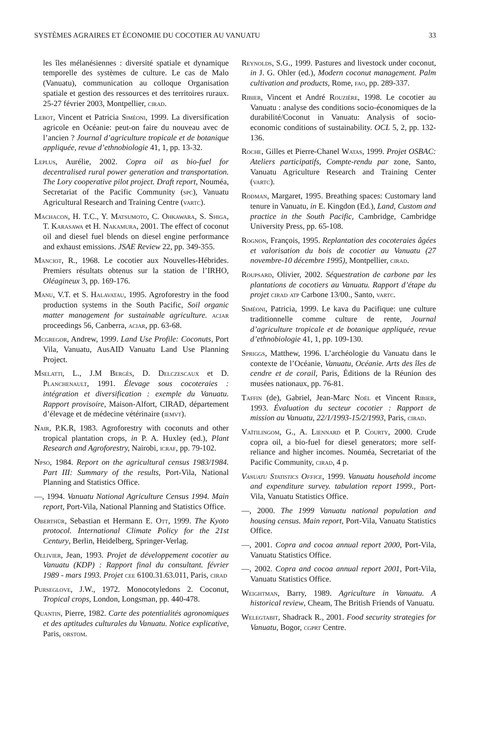SYSTÈMES AGRAIRES ET ÉCONOMIE DU COCOTIER AU VANUATU 33
les îles mélanésiennes : diversité spatiale et dynamique temporelle des systèmes de culture. Le cas de Malo (Vanuatu), communication au colloque Organisation spatiale et gestion des ressources et des territoires ruraux. 25-27 février 2003, Montpellier, cirad.
Lebot, Vincent et Patricia Siméoni, 1999. La diversification agricole en Océanie: peut-on faire du nouveau avec de l’ancien ? Journal d’agriculture tropicale et de botanique appliquée, revue d’ethnobiologie 41, 1, pp. 13-32.
Leplus, Aurélie, 2002. Copra oil as bio-fuel for decentralised rural power generation and transportation. The Lory cooperative pilot project. Draft report, Nouméa, Secretariat of the Pacific Community (spc), Vanuatu Agricultural Research and Training Centre (vartc).
Machacon, H. T.C., Y. Matsumoto, C. Ohkawara, S. Shiga, T. Karasawa et H. Nakamura, 2001. The effect of coconut oil and diesel fuel blends on diesel engine performance and exhaust emissions. JSAE Review 22, pp. 349-355.
Manciot, R., 1968. Le cocotier aux Nouvelles-Hébrides. Premiers résultats obtenus sur la station de l’IRHO, Oléagineux 3, pp. 169-176.
Manu, V.T. et S. Halavatau, 1995. Agroforestry in the food production systems in the South Pacific, Soil organic matter management for sustainable agriculture. aciar proceedings 56, Canberra, aciar, pp. 63-68.
Mcgregor, Andrew, 1999. Land Use Profile: Coconuts, Port Vila, Vanuatu, AusAID Vanuatu Land Use Planning Project.
Mselatti, L., J.M Bergès, D. Delczescaux et D. Planchenault, 1991. Élevage sous cocoteraies : intégration et diversification : exemple du Vanuatu. Rapport provisoire, Maison-Alfort, CIRAD, département d’élevage et de médecine vétérinaire (iemvt).
Nair, P.K.R, 1983. Agroforestry with coconuts and other tropical plantation crops, in P. A. Huxley (ed.), Plant Research and Agroforestry, Nairobi, icraf, pp. 79-102.
Npso, 1984. Report on the agricultural census 1983/1984. Part III: Summary of the results, Port-Vila, National Planning and Statistics Office.
—, 1994. Vanuatu National Agriculture Census 1994. Main report, Port-Vila, National Planning and Statistics Office.
Oberthür, Sebastian et Hermann E. Ott, 1999. The Kyoto protocol. International Climate Policy for the 21st Century, Berlin, Heidelberg, Springer-Verlag.
Ollivier, Jean, 1993. Projet de développement cocotier au Vanuatu (KDP) : Rapport final du consultant. février 1989 - mars 1993. Projet cee 6100.31.63.011, Paris, cirad
Purseglove, J.W., 1972. Monocotyledons 2. Coconut, Tropical crops, London, Longsman, pp. 440-478.
Quantin, Pierre, 1982. Carte des potentialités agronomiques et des aptitudes culturales du Vanuatu. Notice explicative, Paris, orstom.
Reynolds, S.G., 1999. Pastures and livestock under coconut, in J. G. Ohler (ed.), Modern coconut management. Palm cultivation and products, Rome, fao, pp. 289-337.
Ribier, Vincent et André Rouzière, 1998. Le cocotier au Vanuatu : analyse des conditions socio-économiques de la durabilité/Coconut in Vanuatu: Analysis of socio-economic conditions of sustainability. OCL 5, 2, pp. 132-136.
Roche, Gilles et Pierre-Chanel Watas, 1999. Projet OSBAC: Ateliers participatifs, Compte-rendu par zone, Santo, Vanuatu Agriculture Research and Training Center (vartc).
Rodman, Margaret, 1995. Breathing spaces: Customary land tenure in Vanuatu, in E. Kingdon (Ed.), Land, Custom and practice in the South Pacific, Cambridge, Cambridge University Press, pp. 65-108.
Rognon, François, 1995. Replantation des cocoteraies âgées et valorisation du bois de cocotier au Vanuatu (27 novembre-10 décembre 1995), Montpellier, cirad.
Roupsard, Olivier, 2002. Séquestration de carbone par les plantations de cocotiers au Vanuatu. Rapport d’étape du projet cirad atp Carbone 13/00., Santo, vartc.
Siméoni, Patricia, 1999. Le kava du Pacifique: une culture traditionnelle comme culture de rente, Journal d’agriculture tropicale et de botanique appliquée, revue d’ethnobiologie 41, 1, pp. 109-130.
Spriggs, Matthew, 1996. L’archéologie du Vanuatu dans le contexte de l’Océanie, Vanuatu, Océanie. Arts des îles de cendre et de corail, Paris, Éditions de la Réunion des musées nationaux, pp. 76-81.
Taffin (de), Gabriel, Jean-Marc Noël et Vincent Ribier, 1993. Évaluation du secteur cocotier : Rapport de mission au Vanuatu, 22/1/1993-15/2/1993, Paris, cirad.
Vaïtilingom, G., A. Liennard et P. Courty, 2000. Crude copra oil, a bio-fuel for diesel generators; more self-reliance and higher incomes. Nouméa, Secretariat of the Pacific Community, cirad, 4 p.
Vanuatu Statistics Office, 1999. Vanuatu household income and expenditure survey. tabulation report 1999., Port-Vila, Vanuatu Statistics Office.
—, 2000. The 1999 Vanuatu national population and housing census. Main report, Port-Vila, Vanuatu Statistics Office.
—, 2001. Copra and cocoa annual report 2000, Port-Vila, Vanuatu Statistics Office.
—, 2002. Copra and cocoa annual report 2001, Port-Vila, Vanuatu Statistics Office.
Weightman, Barry, 1989. Agriculture in Vanuatu. A historical review, Cheam, The British Friends of Vanuatu.
Welegtabit, Shadrack R., 2001. Food security strategies for Vanuatu, Bogor, cgprt Centre.